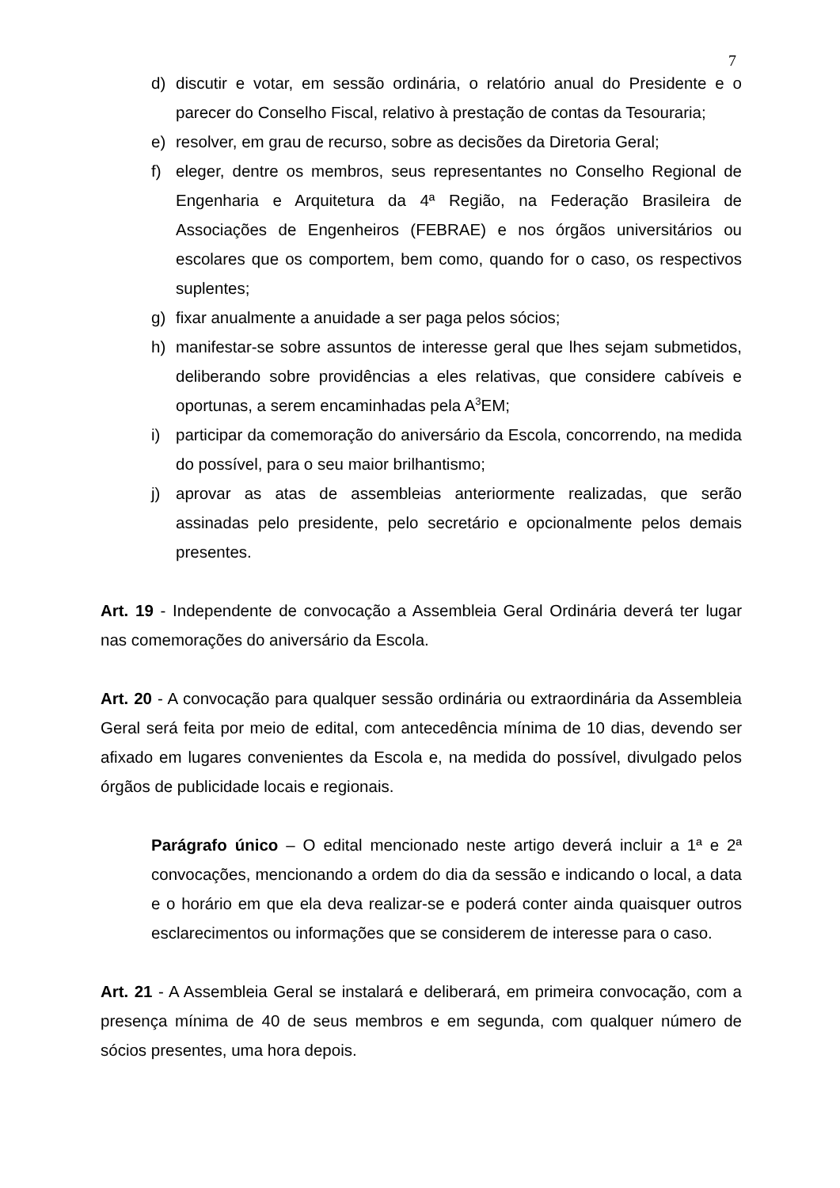7
d) discutir e votar, em sessão ordinária, o relatório anual do Presidente e o parecer do Conselho Fiscal, relativo à prestação de contas da Tesouraria;
e) resolver, em grau de recurso, sobre as decisões da Diretoria Geral;
f) eleger, dentre os membros, seus representantes no Conselho Regional de Engenharia e Arquitetura da 4ª Região, na Federação Brasileira de Associações de Engenheiros (FEBRAE) e nos órgãos universitários ou escolares que os comportem, bem como, quando for o caso, os respectivos suplentes;
g) fixar anualmente a anuidade a ser paga pelos sócios;
h) manifestar-se sobre assuntos de interesse geral que lhes sejam submetidos, deliberando sobre providências a eles relativas, que considere cabíveis e oportunas, a serem encaminhadas pela A<sup>3</sup>EM;
i) participar da comemoração do aniversário da Escola, concorrendo, na medida do possível, para o seu maior brilhantismo;
j) aprovar as atas de assembleias anteriormente realizadas, que serão assinadas pelo presidente, pelo secretário e opcionalmente pelos demais presentes.
Art. 19 - Independente de convocação a Assembleia Geral Ordinária deverá ter lugar nas comemorações do aniversário da Escola.
Art. 20 - A convocação para qualquer sessão ordinária ou extraordinária da Assembleia Geral será feita por meio de edital, com antecedência mínima de 10 dias, devendo ser afixado em lugares convenientes da Escola e, na medida do possível, divulgado pelos órgãos de publicidade locais e regionais.
Parágrafo único – O edital mencionado neste artigo deverá incluir a 1ª e 2ª convocações, mencionando a ordem do dia da sessão e indicando o local, a data e o horário em que ela deva realizar-se e poderá conter ainda quaisquer outros esclarecimentos ou informações que se considerem de interesse para o caso.
Art. 21 - A Assembleia Geral se instalará e deliberará, em primeira convocação, com a presença mínima de 40 de seus membros e em segunda, com qualquer número de sócios presentes, uma hora depois.